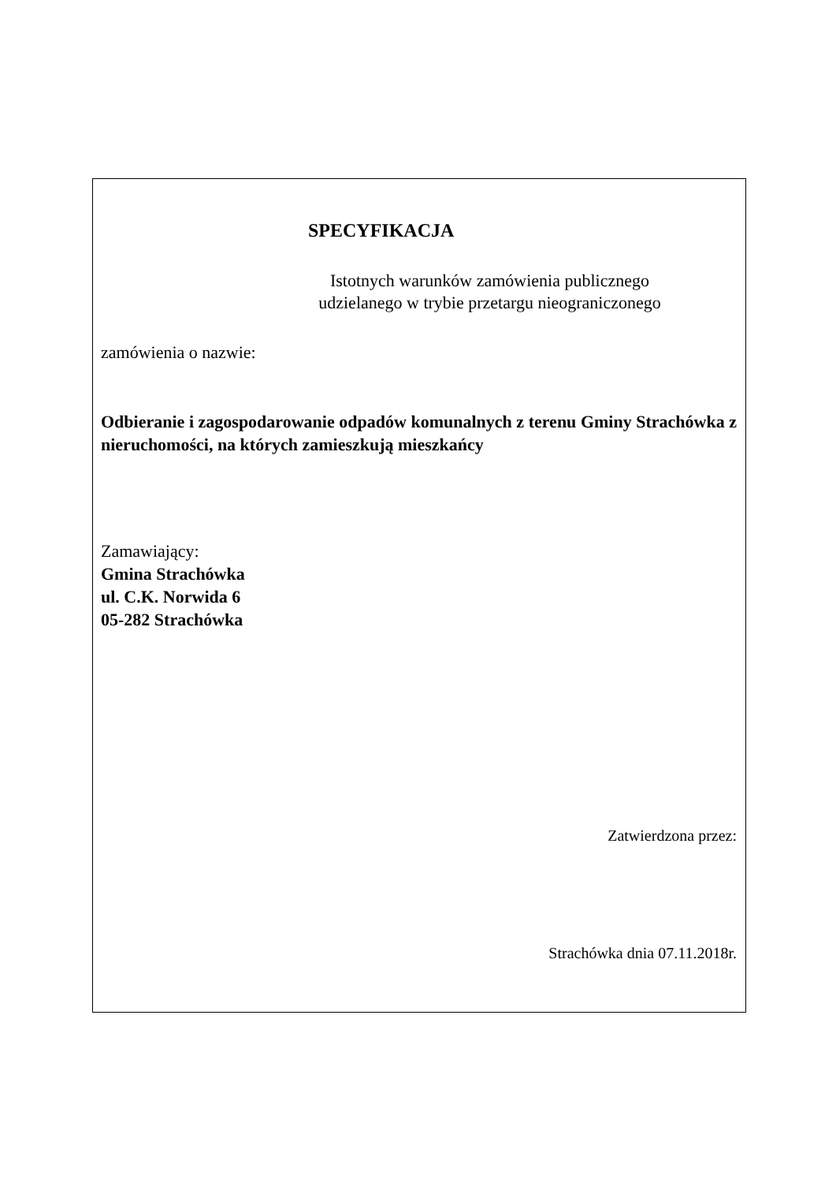SPECYFIKACJA
Istotnych warunków zamówienia publicznego
udzielanego w trybie przetargu nieograniczonego
zamówienia o nazwie:
Odbieranie i zagospodarowanie odpadów komunalnych z terenu Gminy Strachówka z nieruchomości, na których zamieszkują mieszkańcy
Zamawiający:
Gmina Strachówka
ul. C.K. Norwida 6
05-282 Strachówka
Zatwierdzona przez:
Strachówka dnia 07.11.2018r.